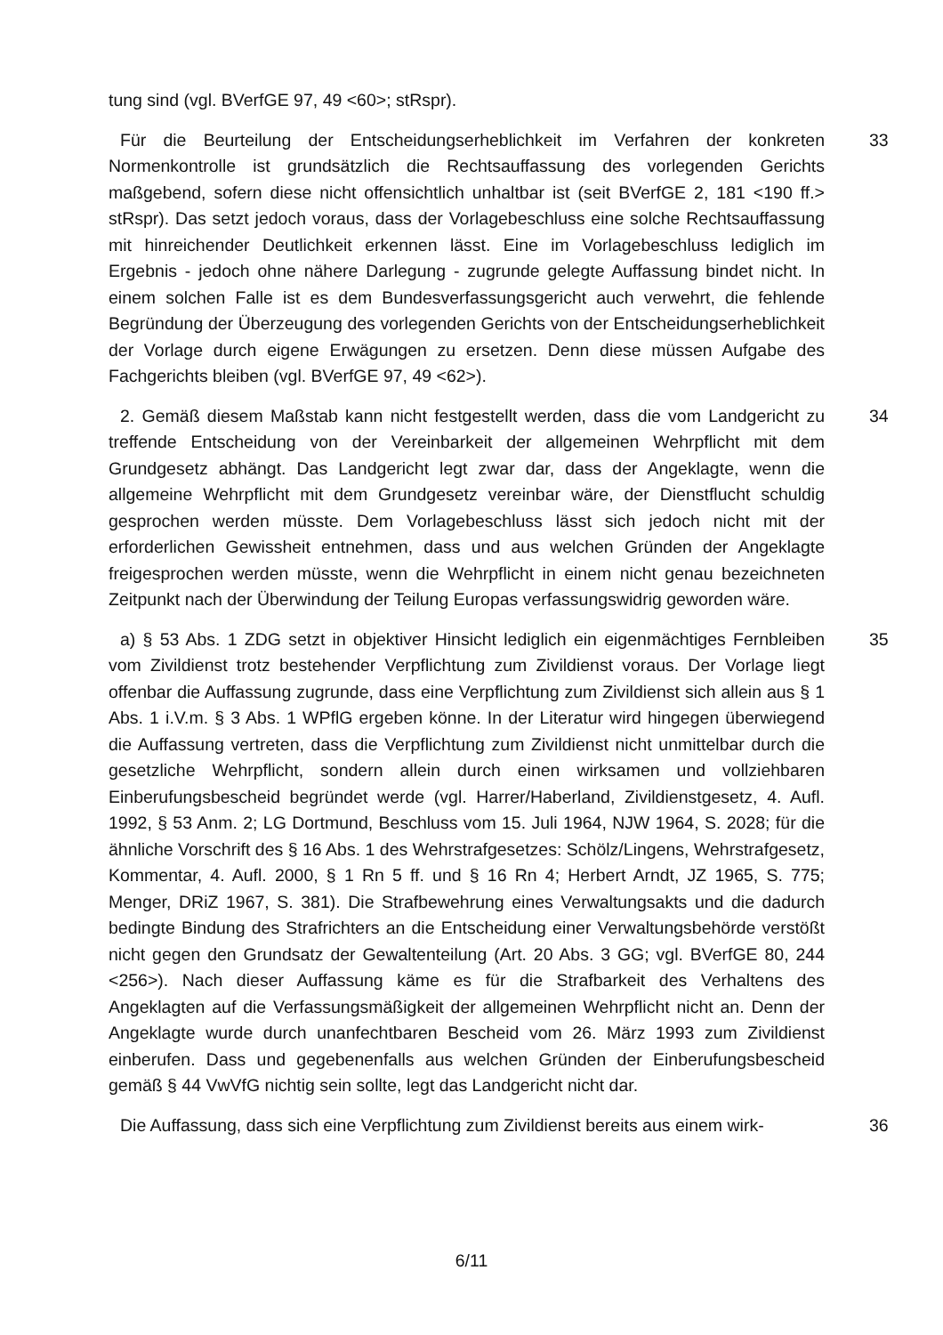tung sind (vgl. BVerfGE 97, 49 <60>; stRspr).
Für die Beurteilung der Entscheidungserheblichkeit im Verfahren der konkreten Normenkontrolle ist grundsätzlich die Rechtsauffassung des vorlegenden Gerichts maßgebend, sofern diese nicht offensichtlich unhaltbar ist (seit BVerfGE 2, 181 <190 ff.> stRspr). Das setzt jedoch voraus, dass der Vorlagebeschluss eine solche Rechtsauffassung mit hinreichender Deutlichkeit erkennen lässt. Eine im Vorlagebeschluss lediglich im Ergebnis - jedoch ohne nähere Darlegung - zugrunde gelegte Auffassung bindet nicht. In einem solchen Falle ist es dem Bundesverfassungsgericht auch verwehrt, die fehlende Begründung der Überzeugung des vorlegenden Gerichts von der Entscheidungserheblichkeit der Vorlage durch eigene Erwägungen zu ersetzen. Denn diese müssen Aufgabe des Fachgerichts bleiben (vgl. BVerfGE 97, 49 <62>).
33
2. Gemäß diesem Maßstab kann nicht festgestellt werden, dass die vom Landgericht zu treffende Entscheidung von der Vereinbarkeit der allgemeinen Wehrpflicht mit dem Grundgesetz abhängt. Das Landgericht legt zwar dar, dass der Angeklagte, wenn die allgemeine Wehrpflicht mit dem Grundgesetz vereinbar wäre, der Dienstflucht schuldig gesprochen werden müsste. Dem Vorlagebeschluss lässt sich jedoch nicht mit der erforderlichen Gewissheit entnehmen, dass und aus welchen Gründen der Angeklagte freigesprochen werden müsste, wenn die Wehrpflicht in einem nicht genau bezeichneten Zeitpunkt nach der Überwindung der Teilung Europas verfassungswidrig geworden wäre.
34
a) § 53 Abs. 1 ZDG setzt in objektiver Hinsicht lediglich ein eigenmächtiges Fernbleiben vom Zivildienst trotz bestehender Verpflichtung zum Zivildienst voraus. Der Vorlage liegt offenbar die Auffassung zugrunde, dass eine Verpflichtung zum Zivildienst sich allein aus § 1 Abs. 1 i.V.m. § 3 Abs. 1 WPflG ergeben könne. In der Literatur wird hingegen überwiegend die Auffassung vertreten, dass die Verpflichtung zum Zivildienst nicht unmittelbar durch die gesetzliche Wehrpflicht, sondern allein durch einen wirksamen und vollziehbaren Einberufungsbescheid begründet werde (vgl. Harrer/Haberland, Zivildienstgesetz, 4. Aufl. 1992, § 53 Anm. 2; LG Dortmund, Beschluss vom 15. Juli 1964, NJW 1964, S. 2028; für die ähnliche Vorschrift des § 16 Abs. 1 des Wehrstrafgesetzes: Schölz/Lingens, Wehrstrafgesetz, Kommentar, 4. Aufl. 2000, § 1 Rn 5 ff. und § 16 Rn 4; Herbert Arndt, JZ 1965, S. 775; Menger, DRiZ 1967, S. 381). Die Strafbewehrung eines Verwaltungsakts und die dadurch bedingte Bindung des Strafrichters an die Entscheidung einer Verwaltungsbehörde verstößt nicht gegen den Grundsatz der Gewaltenteilung (Art. 20 Abs. 3 GG; vgl. BVerfGE 80, 244 <256>). Nach dieser Auffassung käme es für die Strafbarkeit des Verhaltens des Angeklagten auf die Verfassungsmäßigkeit der allgemeinen Wehrpflicht nicht an. Denn der Angeklagte wurde durch unanfechtbaren Bescheid vom 26. März 1993 zum Zivildienst einberufen. Dass und gegebenenfalls aus welchen Gründen der Einberufungsbescheid gemäß § 44 VwVfG nichtig sein sollte, legt das Landgericht nicht dar.
35
Die Auffassung, dass sich eine Verpflichtung zum Zivildienst bereits aus einem wirk-
36
6/11